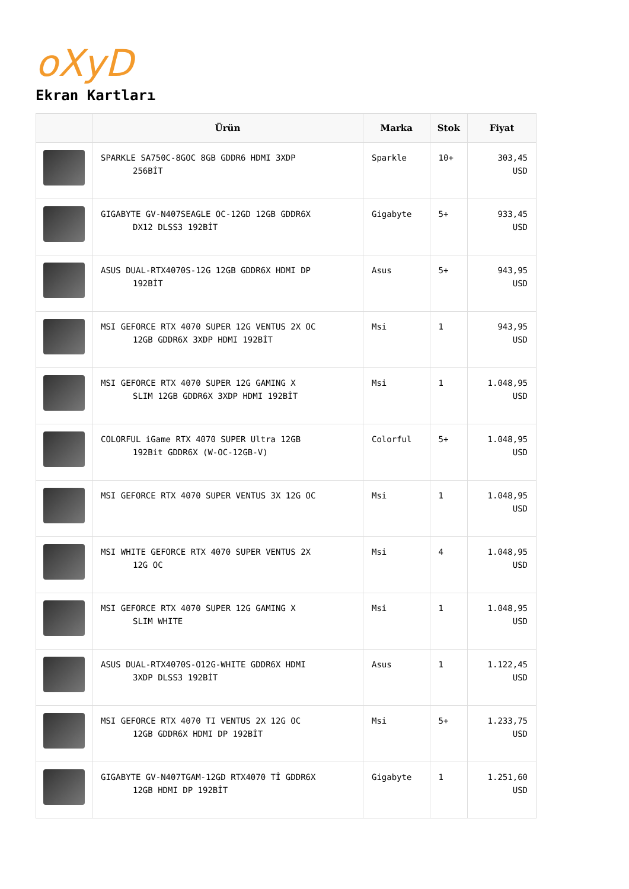oXyD
Ekran Kartları
| | Ürün | Marka | Stok | Fiyat |
| --- | --- | --- | --- | --- |
| | SPARKLE SA750C-8GOC 8GB GDDR6 HDMI 3XDP 256BİT | Sparkle | 10+ | 303,45 USD |
| | GIGABYTE GV-N407SEAGLE OC-12GD 12GB GDDR6X DX12 DLSS3 192BİT | Gigabyte | 5+ | 933,45 USD |
| | ASUS DUAL-RTX4070S-12G 12GB GDDR6X HDMI DP 192BİT | Asus | 5+ | 943,95 USD |
| | MSI GEFORCE RTX 4070 SUPER 12G VENTUS 2X OC 12GB GDDR6X 3XDP HDMI 192BİT | Msi | 1 | 943,95 USD |
| | MSI GEFORCE RTX 4070 SUPER 12G GAMING X SLIM 12GB GDDR6X 3XDP HDMI 192BİT | Msi | 1 | 1.048,95 USD |
| | COLORFUL iGame RTX 4070 SUPER Ultra 12GB 192Bit GDDR6X (W-OC-12GB-V) | Colorful | 5+ | 1.048,95 USD |
| | MSI GEFORCE RTX 4070 SUPER VENTUS 3X 12G OC | Msi | 1 | 1.048,95 USD |
| | MSI WHITE GEFORCE RTX 4070 SUPER VENTUS 2X 12G OC | Msi | 4 | 1.048,95 USD |
| | MSI GEFORCE RTX 4070 SUPER 12G GAMING X SLIM WHITE | Msi | 1 | 1.048,95 USD |
| | ASUS DUAL-RTX4070S-O12G-WHITE GDDR6X HDMI 3XDP DLSS3 192BİT | Asus | 1 | 1.122,45 USD |
| | MSI GEFORCE RTX 4070 TI VENTUS 2X 12G OC 12GB GDDR6X HDMI DP 192BİT | Msi | 5+ | 1.233,75 USD |
| | GIGABYTE GV-N407TGAM-12GD RTX4070 Tİ GDDR6X 12GB HDMI DP 192BİT | Gigabyte | 1 | 1.251,60 USD |